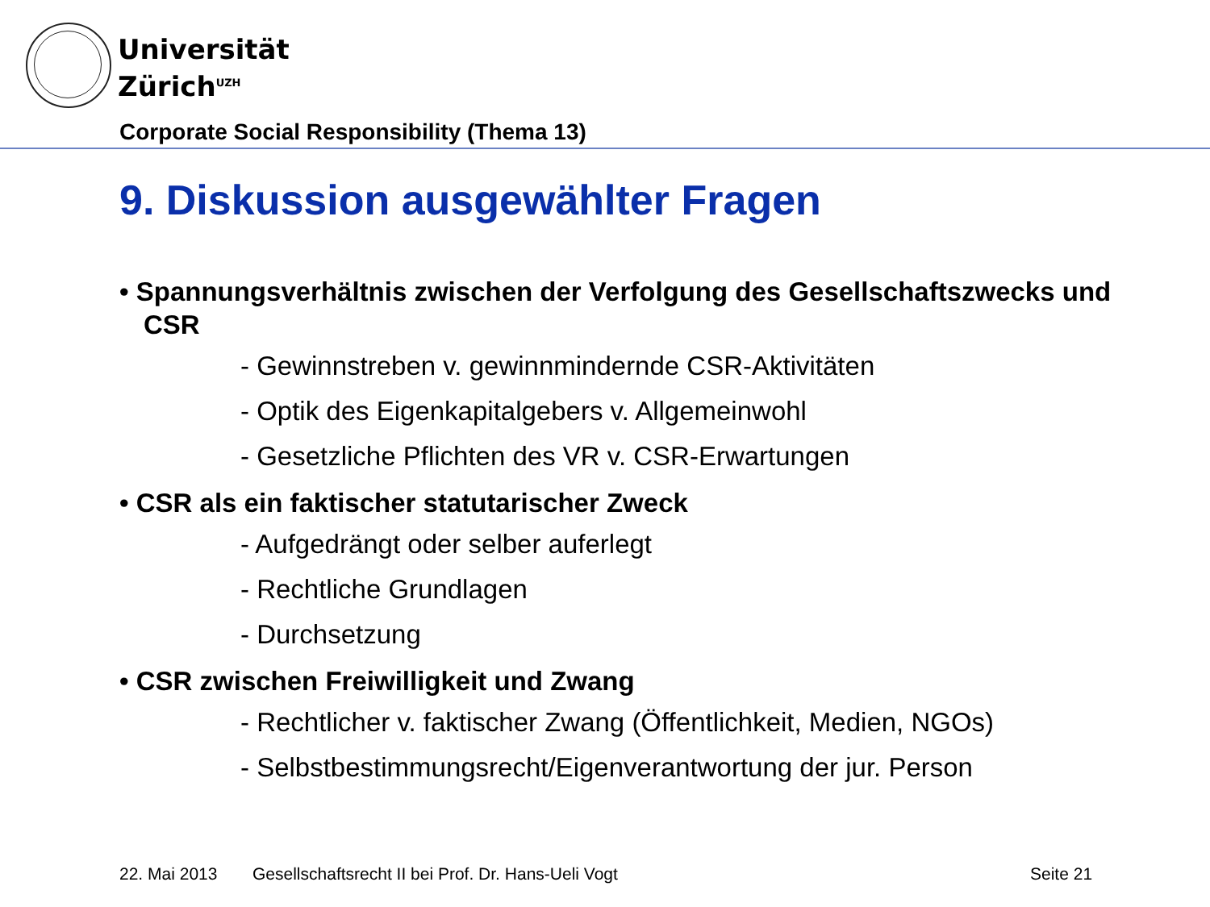Universität
Zürich<sup>UZH</sup>
Corporate Social Responsibility (Thema 13)
9. Diskussion ausgewählter Fragen
• Spannungsverhältnis zwischen der Verfolgung des Gesellschaftszwecks und CSR
- Gewinnstreben v. gewinnmindernde CSR-Aktivitäten
- Optik des Eigenkapitalgebers v. Allgemeinwohl
- Gesetzliche Pflichten des VR v. CSR-Erwartungen
• CSR als ein faktischer statutarischer Zweck
- Aufgedrängt oder selber auferlegt
- Rechtliche Grundlagen
- Durchsetzung
• CSR zwischen Freiwilligkeit und Zwang
- Rechtlicher v. faktischer Zwang (Öffentlichkeit, Medien, NGOs)
- Selbstbestimmungsrecht/Eigenverantwortung der jur. Person
22. Mai 2013
Gesellschaftsrecht II bei Prof. Dr. Hans-Ueli Vogt
Seite 21